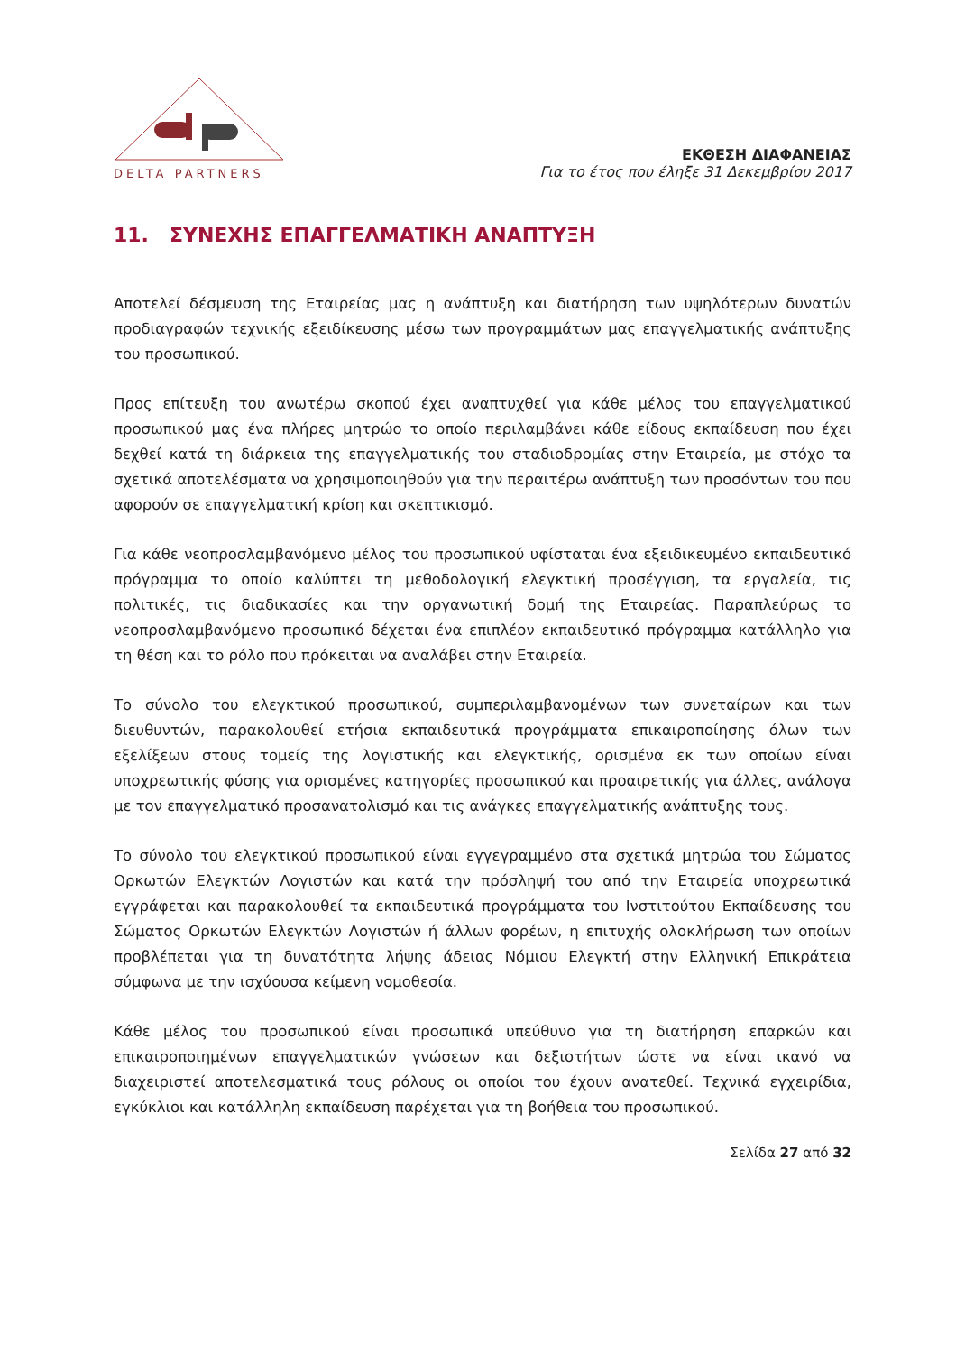DELTA PARTNERS
ΕΚΘΕΣΗ ΔΙΑΦΑΝΕΙΑΣ
Για το έτος που έληξε 31 Δεκεμβρίου 2017
11. ΣΥΝΕΧΗΣ ΕΠΑΓΓΕΛΜΑΤΙΚΗ ΑΝΑΠΤΥΞΗ
Αποτελεί δέσμευση της Εταιρείας μας η ανάπτυξη και διατήρηση των υψηλότερων δυνατών προδιαγραφών τεχνικής εξειδίκευσης μέσω των προγραμμάτων μας επαγγελματικής ανάπτυξης του προσωπικού.
Προς επίτευξη του ανωτέρω σκοπού έχει αναπτυχθεί για κάθε μέλος του επαγγελματικού προσωπικού μας ένα πλήρες μητρώο το οποίο περιλαμβάνει κάθε είδους εκπαίδευση που έχει δεχθεί κατά τη διάρκεια της επαγγελματικής του σταδιοδρομίας στην Εταιρεία, με στόχο τα σχετικά αποτελέσματα να χρησιμοποιηθούν για την περαιτέρω ανάπτυξη των προσόντων του που αφορούν σε επαγγελματική κρίση και σκεπτικισμό.
Για κάθε νεοπροσλαμβανόμενο μέλος του προσωπικού υφίσταται ένα εξειδικευμένο εκπαιδευτικό πρόγραμμα το οποίο καλύπτει τη μεθοδολογική ελεγκτική προσέγγιση, τα εργαλεία, τις πολιτικές, τις διαδικασίες και την οργανωτική δομή της Εταιρείας. Παραπλεύρως το νεοπροσλαμβανόμενο προσωπικό δέχεται ένα επιπλέον εκπαιδευτικό πρόγραμμα κατάλληλο για τη θέση και το ρόλο που πρόκειται να αναλάβει στην Εταιρεία.
Το σύνολο του ελεγκτικού προσωπικού, συμπεριλαμβανομένων των συνεταίρων και των διευθυντών, παρακολουθεί ετήσια εκπαιδευτικά προγράμματα επικαιροποίησης όλων των εξελίξεων στους τομείς της λογιστικής και ελεγκτικής, ορισμένα εκ των οποίων είναι υποχρεωτικής φύσης για ορισμένες κατηγορίες προσωπικού και προαιρετικής για άλλες, ανάλογα με τον επαγγελματικό προσανατολισμό και τις ανάγκες επαγγελματικής ανάπτυξης τους.
Το σύνολο του ελεγκτικού προσωπικού είναι εγγεγραμμένο στα σχετικά μητρώα του Σώματος Ορκωτών Ελεγκτών Λογιστών και κατά την πρόσληψή του από την Εταιρεία υποχρεωτικά εγγράφεται και παρακολουθεί τα εκπαιδευτικά προγράμματα του Ινστιτούτου Εκπαίδευσης του Σώματος Ορκωτών Ελεγκτών Λογιστών ή άλλων φορέων, η επιτυχής ολοκλήρωση των οποίων προβλέπεται για τη δυνατότητα λήψης άδειας Νόμιου Ελεγκτή στην Ελληνική Επικράτεια σύμφωνα με την ισχύουσα κείμενη νομοθεσία.
Κάθε μέλος του προσωπικού είναι προσωπικά υπεύθυνο για τη διατήρηση επαρκών και επικαιροποιημένων επαγγελματικών γνώσεων και δεξιοτήτων ώστε να είναι ικανό να διαχειριστεί αποτελεσματικά τους ρόλους οι οποίοι του έχουν ανατεθεί. Τεχνικά εγχειρίδια, εγκύκλιοι και κατάλληλη εκπαίδευση παρέχεται για τη βοήθεια του προσωπικού.
Σελίδα 27 από 32